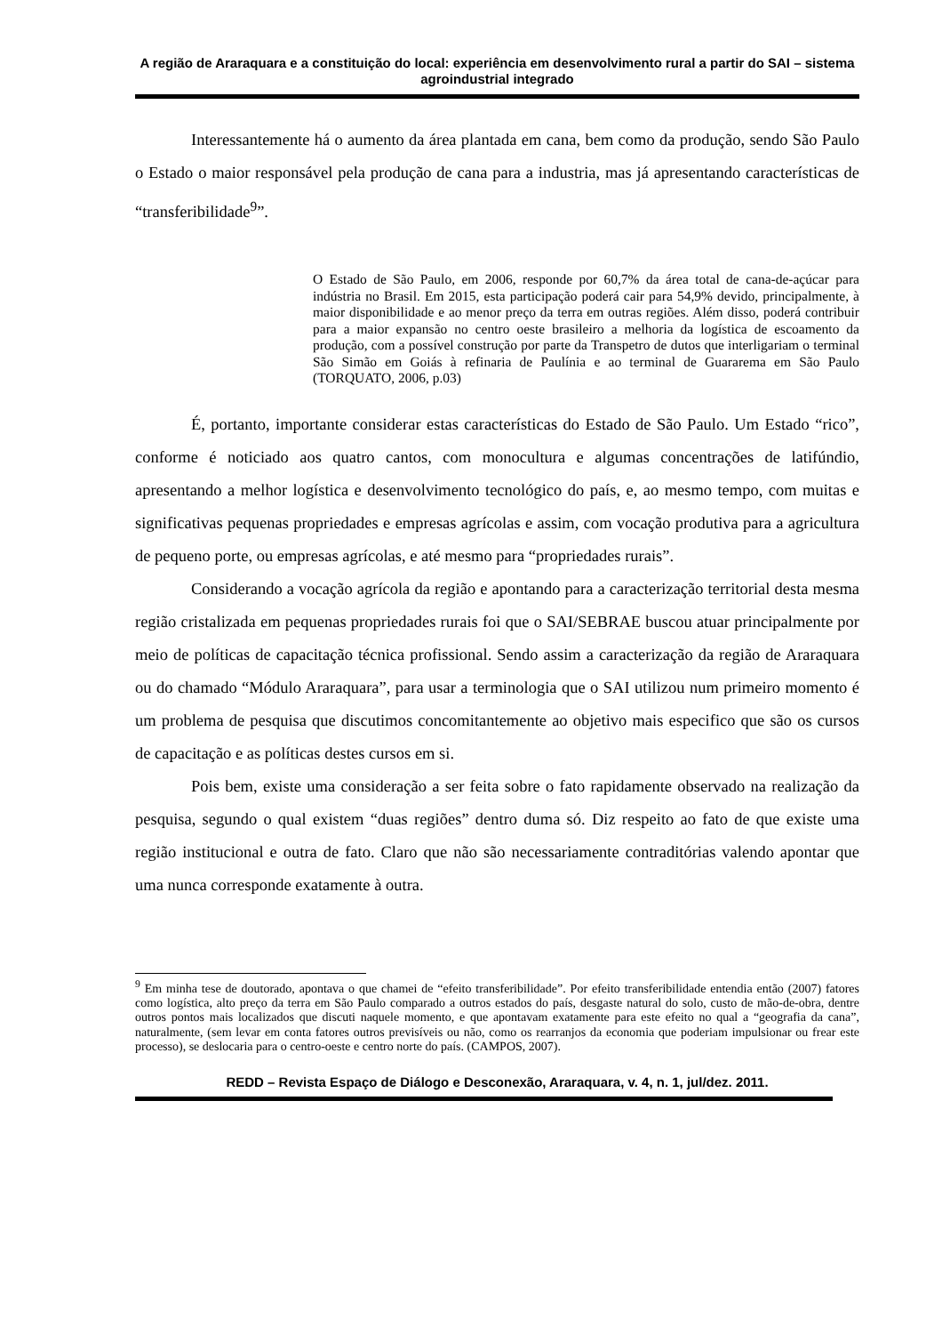A região de Araraquara e a constituição do local: experiência em desenvolvimento rural a partir do SAI – sistema agroindustrial integrado
Interessantemente há o aumento da área plantada em cana, bem como da produção, sendo São Paulo o Estado o maior responsável pela produção de cana para a industria, mas já apresentando características de “transferibilidade<sup>9</sup>”.
O Estado de São Paulo, em 2006, responde por 60,7% da área total de cana-de-açúcar para indústria no Brasil. Em 2015, esta participação poderá cair para 54,9% devido, principalmente, à maior disponibilidade e ao menor preço da terra em outras regiões. Além disso, poderá contribuir para a maior expansão no centro oeste brasileiro a melhoria da logística de escoamento da produção, com a possível construção por parte da Transpetro de dutos que interligariam o terminal São Simão em Goiás à refinaria de Paulínia e ao terminal de Guararema em São Paulo (TORQUATO, 2006, p.03)
É, portanto, importante considerar estas características do Estado de São Paulo. Um Estado “rico”, conforme é noticiado aos quatro cantos, com monocultura e algumas concentrações de latifúndio, apresentando a melhor logística e desenvolvimento tecnológico do país, e, ao mesmo tempo, com muitas e significativas pequenas propriedades e empresas agrícolas e assim, com vocação produtiva para a agricultura de pequeno porte, ou empresas agrícolas, e até mesmo para “propriedades rurais”.
Considerando a vocação agrícola da região e apontando para a caracterização territorial desta mesma região cristalizada em pequenas propriedades rurais foi que o SAI/SEBRAE buscou atuar principalmente por meio de políticas de capacitação técnica profissional. Sendo assim a caracterização da região de Araraquara ou do chamado “Módulo Araraquara”, para usar a terminologia que o SAI utilizou num primeiro momento é um problema de pesquisa que discutimos concomitantemente ao objetivo mais especifico que são os cursos de capacitação e as políticas destes cursos em si.
Pois bem, existe uma consideração a ser feita sobre o fato rapidamente observado na realização da pesquisa, segundo o qual existem “duas regiões” dentro duma só. Diz respeito ao fato de que existe uma região institucional e outra de fato. Claro que não são necessariamente contraditórias valendo apontar que uma nunca corresponde exatamente à outra.
<sup>9</sup> Em minha tese de doutorado, apontava o que chamei de “efeito transferibilidade”. Por efeito transferibilidade entendia então (2007) fatores como logística, alto preço da terra em São Paulo comparado a outros estados do país, desgaste natural do solo, custo de mão-de-obra, dentre outros pontos mais localizados que discuti naquele momento, e que apontavam exatamente para este efeito no qual a “geografia da cana”, naturalmente, (sem levar em conta fatores outros previsíveis ou não, como os rearranjos da economia que poderiam impulsionar ou frear este processo), se deslocaria para o centro-oeste e centro norte do país. (CAMPOS, 2007).
REDD – Revista Espaço de Diálogo e Desconexão, Araraquara, v. 4, n. 1, jul/dez. 2011.